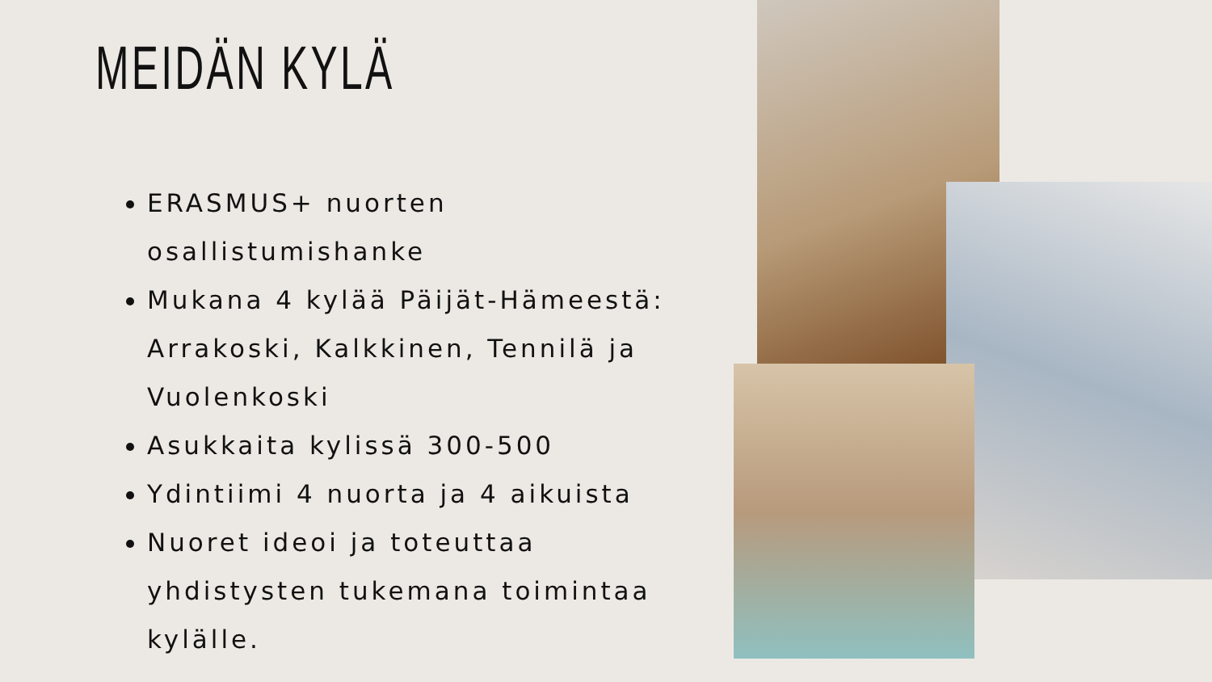MEIDÄN KYLÄ
ERASMUS+ nuorten osallistumishanke
Mukana 4 kylää Päijät-Hämeestä: Arrakoski, Kalkkinen, Tennilä ja Vuolenkoski
Asukkaita kylissä 300-500
Ydintiimi 4 nuorta ja 4 aikuista
Nuoret ideoi ja toteuttaa yhdistysten tukemana toimintaa kylälle.